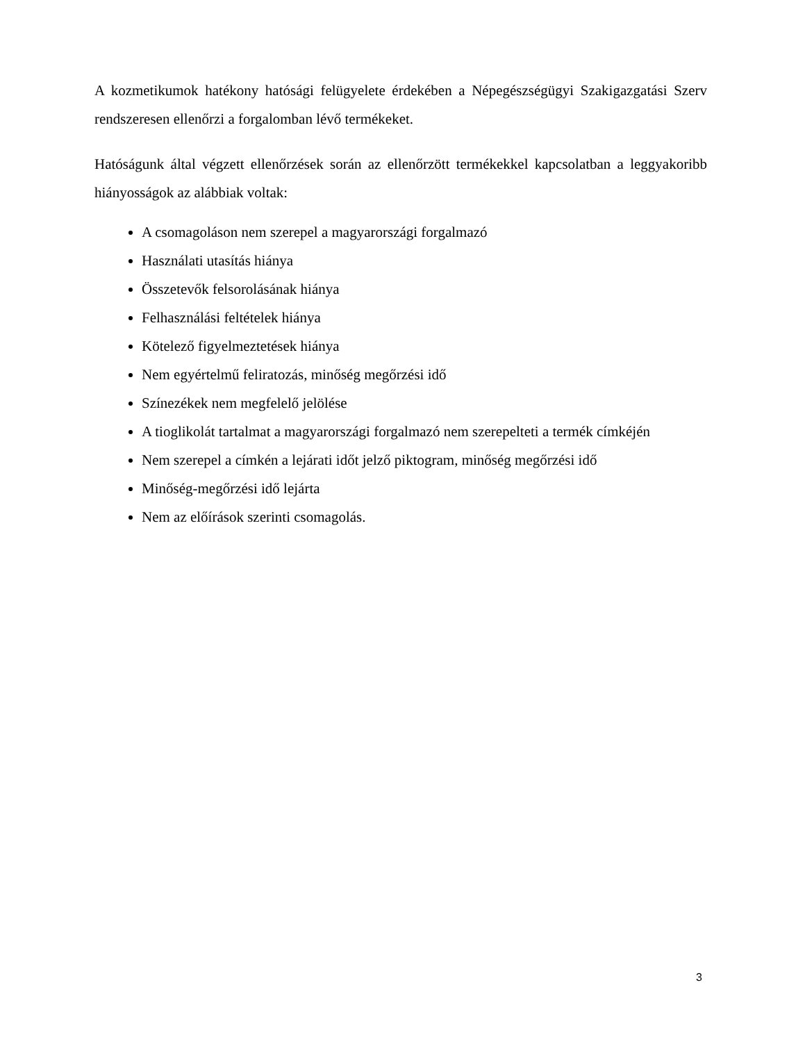A kozmetikumok hatékony hatósági felügyelete érdekében a Népegészségügyi Szakigazgatási Szerv rendszeresen ellenőrzi a forgalomban lévő termékeket.
Hatóságunk által végzett ellenőrzések során az ellenőrzött termékekkel kapcsolatban a leggyakoribb hiányosságok az alábbiak voltak:
A csomagoláson nem szerepel a magyarországi forgalmazó
Használati utasítás hiánya
Összetevők felsorolásának hiánya
Felhasználási feltételek hiánya
Kötelező figyelmeztetések hiánya
Nem egyértelmű feliratozás, minőség megőrzési idő
Színezékek nem megfelelő jelölése
A tioglikolát tartalmat a magyarországi forgalmazó nem szerepelteti a termék címkéjén
Nem szerepel a címkén a lejárati időt jelző piktogram, minőség megőrzési idő
Minőség-megőrzési idő lejárta
Nem az előírások szerinti csomagolás.
3